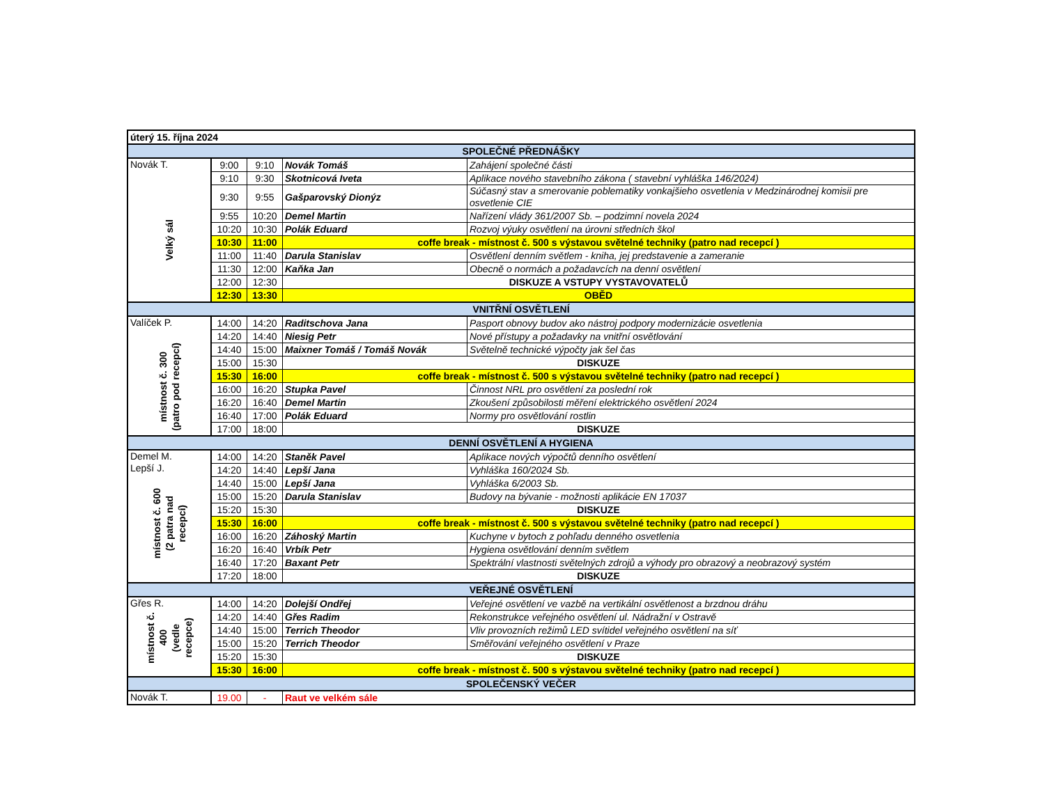| úterý 15. října 2024 | | | | |
| SPOLEČNÉ PŘEDNÁŠKY | | | | |
| Novák T. Velký sál | 9:00 | 9:10 | Novák Tomáš | Zahájení společné části |
| | 9:10 | 9:30 | Skotnicová Iveta | Aplikace nového stavebního zákona ( stavební vyhláška 146/2024) |
| | 9:30 | 9:55 | Gašparovský Dionýz | Súčasný stav a smerovanie poblematiky vonkajšieho osvetlenia v Medzinárodnej komisii pre osvetlenie CIE |
| | 9:55 | 10:20 | Demel Martin | Nařízení vlády 361/2007 Sb. – podzimní novela 2024 |
| | 10:20 | 10:30 | Polák Eduard | Rozvoj výuky osvětlení na úrovni středních škol |
| | 10:30 | 11:00 | coffe break - místnost č. 500 s výstavou světelné techniky (patro nad recepcí ) | |
| | 11:00 | 11:40 | Darula Stanislav | Osvětlení denním světlem - kniha, jej predstavenie a zameranie |
| | 11:30 | 12:00 | Kaňka Jan | Obecně o normách a požadavcích na denní osvětlení |
| | 12:00 | 12:30 | DISKUZE A VSTUPY VYSTAVOVATELŮ | |
| | 12:30 | 13:30 | OBĚD | |
| VNITŘNÍ OSVĚTLENÍ | | | | |
| Valíček P. místnost č. 300 (patro pod recepcí) | 14:00 | 14:20 | Raditschova Jana | Pasport obnovy budov ako nástroj podpory modernizácie osvetlenia |
| | 14:20 | 14:40 | Niesig Petr | Nové přístupy a požadavky na vnitřní osvětlování |
| | 14:40 | 15:00 | Maixner Tomáš / Tomáš Novák | Světelně technické výpočty jak šel čas |
| | 15:00 | 15:30 | DISKUZE | |
| | 15:30 | 16:00 | coffe break - místnost č. 500 s výstavou světelné techniky (patro nad recepcí ) | |
| | 16:00 | 16:20 | Stupka Pavel | Činnost NRL pro osvětlení za poslední rok |
| | 16:20 | 16:40 | Demel Martin | Zkoušení způsobilosti měření elektrického osvětlení 2024 |
| | 16:40 | 17:00 | Polák Eduard | Normy pro osvětlování rostlin |
| | 17:00 | 18:00 | DISKUZE | |
| DENNÍ OSVĚTLENÍ A HYGIENA | | | | |
| Demel M. Lepší J. místnost č. 600 (2 patra nad recepcí) | 14:00 | 14:20 | Staněk Pavel | Aplikace nových výpočtů denního osvětlení |
| | 14:20 | 14:40 | Lepší Jana | Vyhláška 160/2024 Sb. |
| | 14:40 | 15:00 | Lepší Jana | Vyhláška 6/2003 Sb. |
| | 15:00 | 15:20 | Darula Stanislav | Budovy na bývanie - možnosti aplikácie EN 17037 |
| | 15:20 | 15:30 | DISKUZE | |
| | 15:30 | 16:00 | coffe break - místnost č. 500 s výstavou světelné techniky (patro nad recepcí ) | |
| | 16:00 | 16:20 | Záhoský Martin | Kuchyne v bytoch z pohľadu denného osvetlenia |
| | 16:20 | 16:40 | Vrbík Petr | Hygiena osvětlování denním světlem |
| | 16:40 | 17:20 | Baxant Petr | Spektrální vlastnosti světelných zdrojů a výhody pro obrazový a neobrazový systém |
| | 17:20 | 18:00 | DISKUZE | |
| VEŘEJNÉ OSVĚTLENÍ | | | | |
| Gřes R. místnost č. 400 (vedle recepce) | 14:00 | 14:20 | Dolejší Ondřej | Veřejné osvětlení ve vazbě na vertikální osvětlenost a brzdnou dráhu |
| | 14:20 | 14:40 | Gřes Radim | Rekonstrukce veřejného osvětlení ul. Nádražní v Ostravě |
| | 14:40 | 15:00 | Terrich Theodor | Vliv provozních režimů LED svítidel veřejného osvětlení na síť |
| | 15:00 | 15:20 | Terrich Theodor | Směřování veřejného osvětlení v Praze |
| | 15:20 | 15:30 | DISKUZE | |
| | 15:30 | 16:00 | coffe break - místnost č. 500 s výstavou světelné techniky (patro nad recepcí ) | |
| SPOLEČENSKÝ VEČER | | | | |
| Novák T. | 19.00 | - | Raut ve velkém sále | |